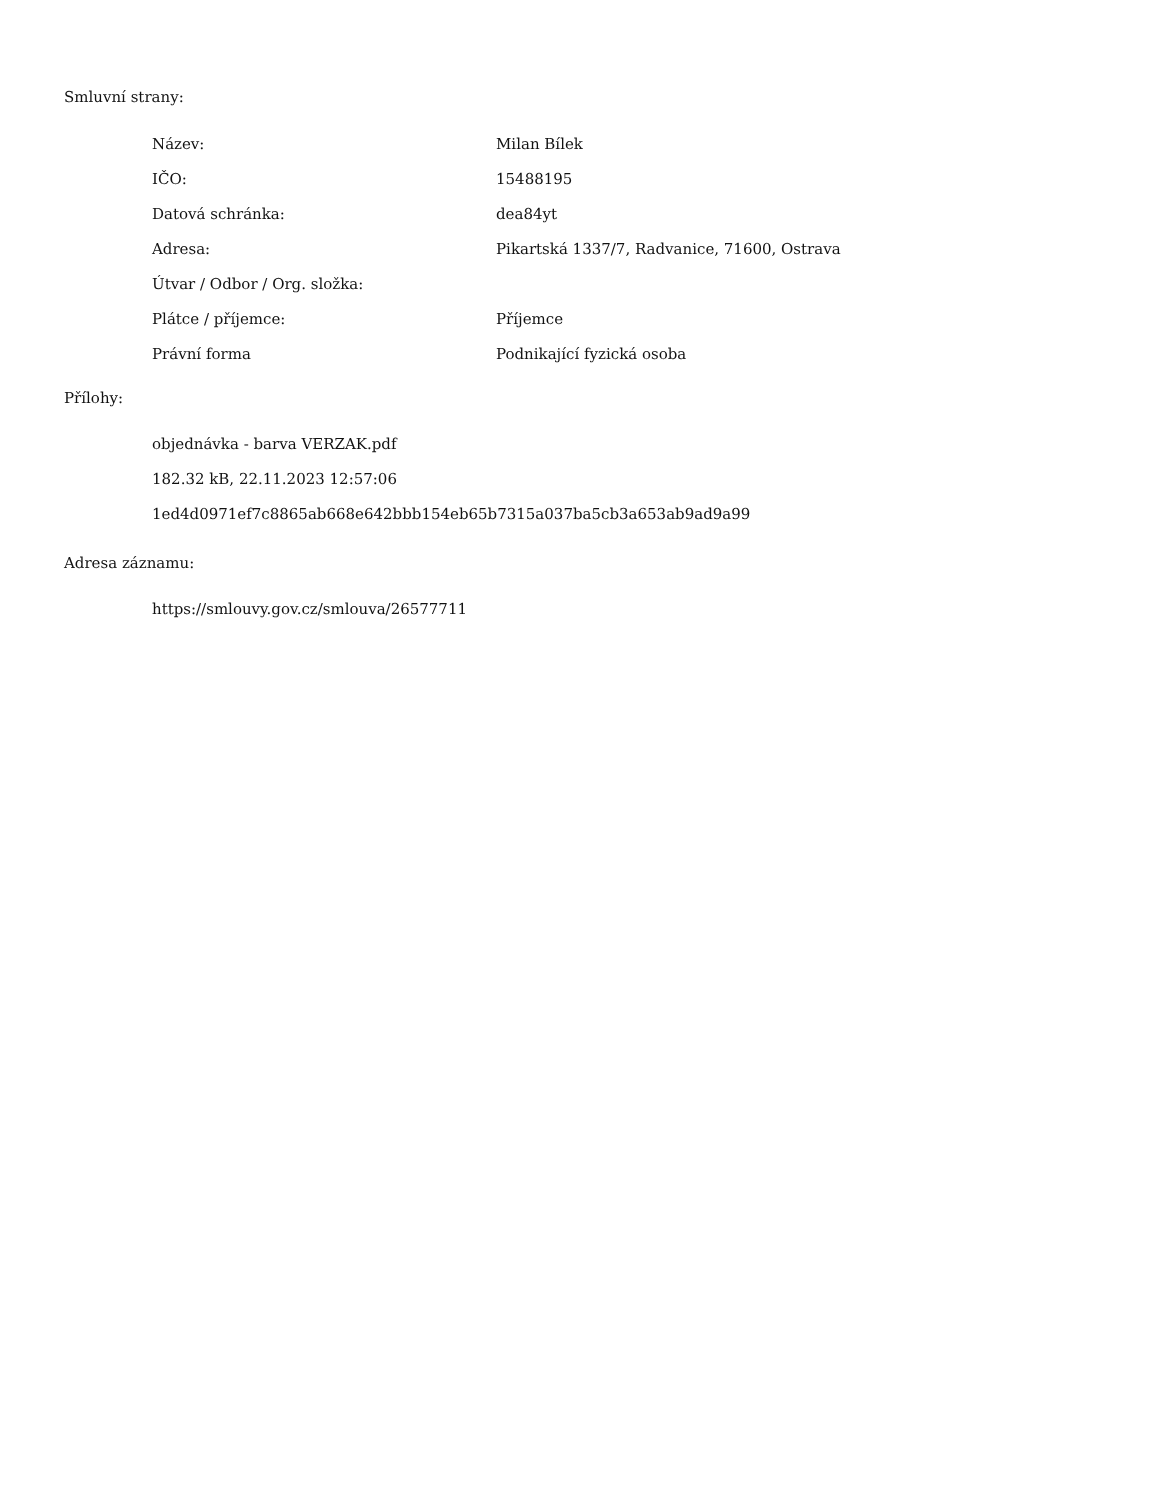Smluvní strany:
| Název: | Milan Bílek |
| IČO: | 15488195 |
| Datová schránka: | dea84yt |
| Adresa: | Pikartská 1337/7, Radvanice, 71600, Ostrava |
| Útvar / Odbor / Org. složka: | |
| Plátce / příjemce: | Příjemce |
| Právní forma | Podnikající fyzická osoba |
Přílohy:
objednávka - barva VERZAK.pdf
182.32 kB, 22.11.2023 12:57:06
1ed4d0971ef7c8865ab668e642bbb154eb65b7315a037ba5cb3a653ab9ad9a99
Adresa záznamu:
https://smlouvy.gov.cz/smlouva/26577711